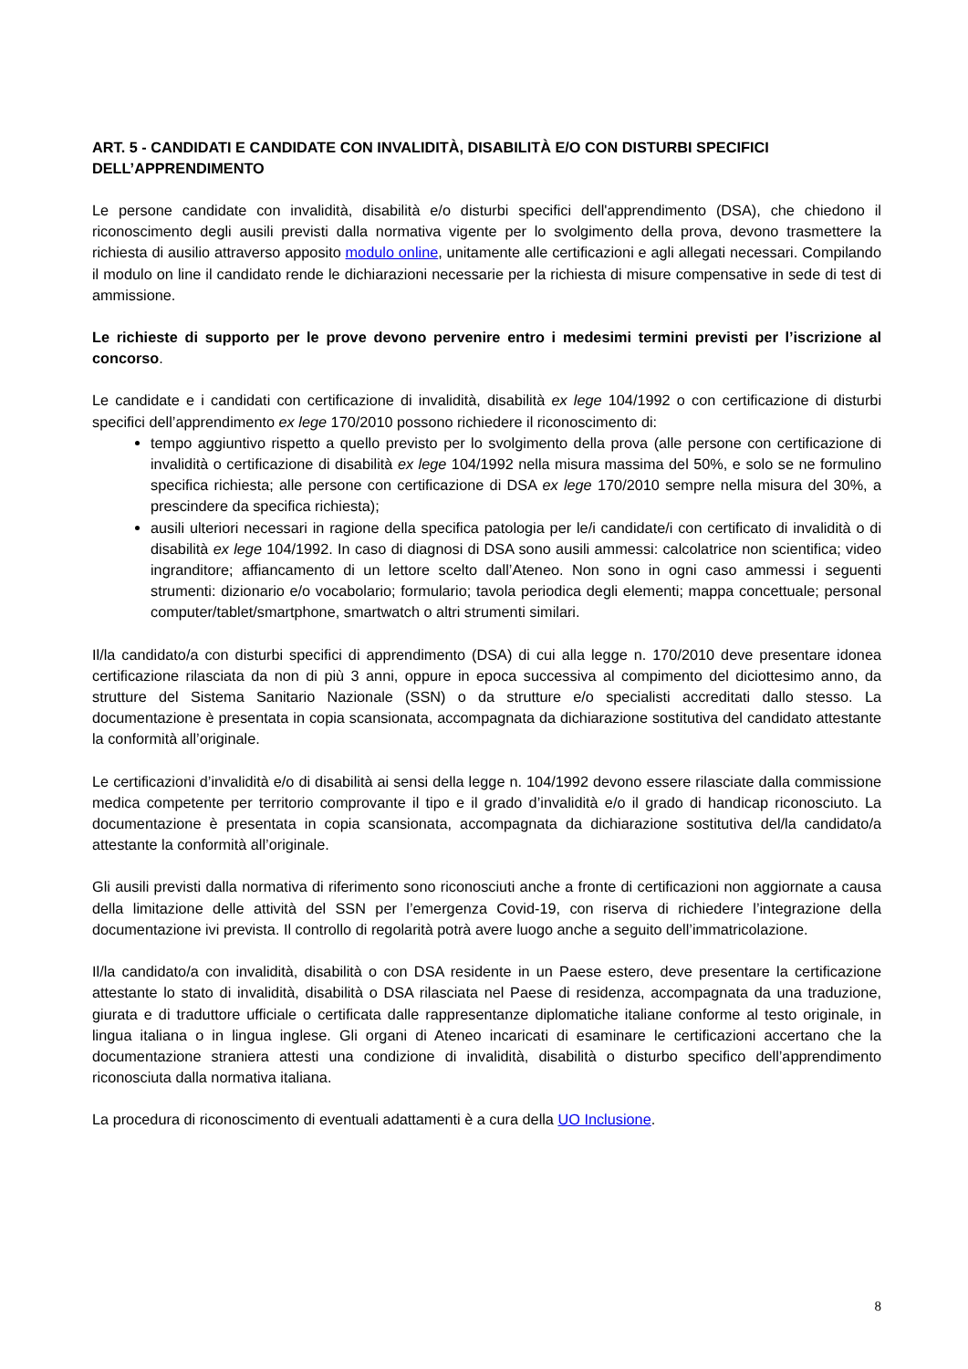ART. 5 - CANDIDATI E CANDIDATE CON INVALIDITÀ, DISABILITÀ E/O CON DISTURBI SPECIFICI DELL’APPRENDIMENTO
Le persone candidate con invalidità, disabilità e/o disturbi specifici dell'apprendimento (DSA), che chiedono il riconoscimento degli ausili previsti dalla normativa vigente per lo svolgimento della prova, devono trasmettere la richiesta di ausilio attraverso apposito modulo online, unitamente alle certificazioni e agli allegati necessari. Compilando il modulo on line il candidato rende le dichiarazioni necessarie per la richiesta di misure compensative in sede di test di ammissione.
Le richieste di supporto per le prove devono pervenire entro i medesimi termini previsti per l’iscrizione al concorso.
Le candidate e i candidati con certificazione di invalidità, disabilità ex lege 104/1992 o con certificazione di disturbi specifici dell’apprendimento ex lege 170/2010 possono richiedere il riconoscimento di:
tempo aggiuntivo rispetto a quello previsto per lo svolgimento della prova (alle persone con certificazione di invalidità o certificazione di disabilità ex lege 104/1992 nella misura massima del 50%, e solo se ne formulino specifica richiesta; alle persone con certificazione di DSA ex lege 170/2010 sempre nella misura del 30%, a prescindere da specifica richiesta);
ausili ulteriori necessari in ragione della specifica patologia per le/i candidate/i con certificato di invalidità o di disabilità ex lege 104/1992. In caso di diagnosi di DSA sono ausili ammessi: calcolatrice non scientifica; video ingranditore; affiancamento di un lettore scelto dall’Ateneo. Non sono in ogni caso ammessi i seguenti strumenti: dizionario e/o vocabolario; formulario; tavola periodica degli elementi; mappa concettuale; personal computer/tablet/smartphone, smartwatch o altri strumenti similari.
Il/la candidato/a con disturbi specifici di apprendimento (DSA) di cui alla legge n. 170/2010 deve presentare idonea certificazione rilasciata da non di più 3 anni, oppure in epoca successiva al compimento del diciottesimo anno, da strutture del Sistema Sanitario Nazionale (SSN) o da strutture e/o specialisti accreditati dallo stesso. La documentazione è presentata in copia scansionata, accompagnata da dichiarazione sostitutiva del candidato attestante la conformità all’originale.
Le certificazioni d’invalidità e/o di disabilità ai sensi della legge n. 104/1992 devono essere rilasciate dalla commissione medica competente per territorio comprovante il tipo e il grado d’invalidità e/o il grado di handicap riconosciuto. La documentazione è presentata in copia scansionata, accompagnata da dichiarazione sostitutiva del/la candidato/a attestante la conformità all’originale.
Gli ausili previsti dalla normativa di riferimento sono riconosciuti anche a fronte di certificazioni non aggiornate a causa della limitazione delle attività del SSN per l’emergenza Covid-19, con riserva di richiedere l’integrazione della documentazione ivi prevista. Il controllo di regolarità potrà avere luogo anche a seguito dell’immatricolazione.
Il/la candidato/a con invalidità, disabilità o con DSA residente in un Paese estero, deve presentare la certificazione attestante lo stato di invalidità, disabilità o DSA rilasciata nel Paese di residenza, accompagnata da una traduzione, giurata e di traduttore ufficiale o certificata dalle rappresentanze diplomatiche italiane conforme al testo originale, in lingua italiana o in lingua inglese. Gli organi di Ateneo incaricati di esaminare le certificazioni accertano che la documentazione straniera attesti una condizione di invalidità, disabilità o disturbo specifico dell’apprendimento riconosciuta dalla normativa italiana.
La procedura di riconoscimento di eventuali adattamenti è a cura della UO Inclusione.
8